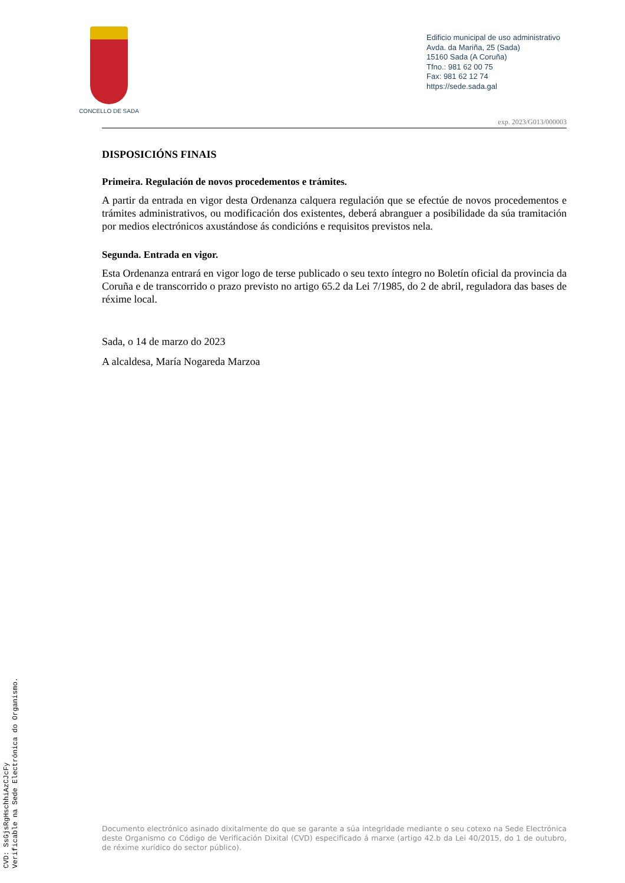CONCELLO DE SADA
Edificio municipal de uso administrativo
Avda. da Mariña, 25 (Sada)
15160 Sada (A Coruña)
Tfno.: 981 62 00 75
Fax: 981 62 12 74
https://sede.sada.gal
exp. 2023/G013/000003
DISPOSICIÓNS FINAIS
Primeira. Regulación de novos procedementos e trámites.
A partir da entrada en vigor desta Ordenanza calquera regulación que se efectúe de novos procedementos e trámites administrativos, ou modificación dos existentes, deberá abranguer a posibilidade da súa tramitación por medios electrónicos axustándose ás condicións e requisitos previstos nela.
Segunda. Entrada en vigor.
Esta Ordenanza entrará en vigor logo de terse publicado o seu texto íntegro no Boletín oficial da provincia da Coruña e de transcorrido o prazo previsto no artigo 65.2 da Lei 7/1985, do 2 de abril, reguladora das bases de réxime local.
Sada, o 14 de marzo do 2023
A alcaldesa, María Nogareda Marzoa
Documento electrónico asinado dixitalmente do que se garante a súa integridade mediante o seu cotexo na Sede Electrónica deste Organismo co Código de Verificación Dixital (CVD) especificado á marxe (artigo 42.b da Lei 40/2015, do 1 de outubro, de réxime xurídico do sector público).
CVD: SsGjsRgHschhiAzCJcFy
Verificable na Sede Electrónica do Organismo.